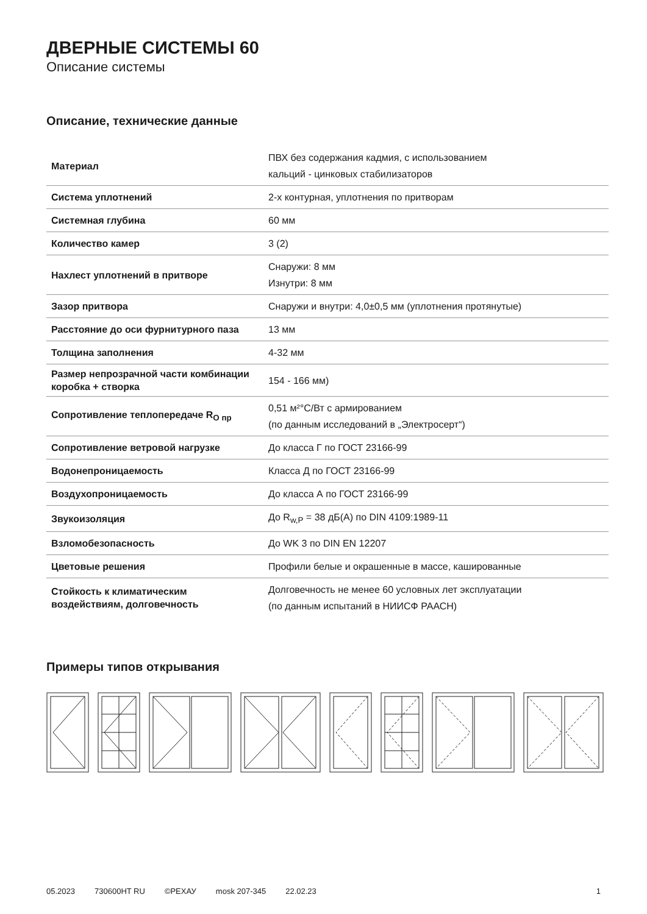ДВЕРНЫЕ СИСТЕМЫ 60
Описание системы
Описание, технические данные
| Материал | ПВХ без содержания кадмия, с использованием кальций - цинковых стабилизаторов |
| Система уплотнений | 2-х контурная, уплотнения по притворам |
| Системная глубина | 60 мм |
| Количество камер | 3 (2) |
| Нахлест уплотнений в притворе | Снаружи: 8 мм Изнутри: 8 мм |
| Зазор притвора | Снаружи и внутри: 4,0±0,5 мм (уплотнения протянутые) |
| Расстояние до оси фурнитурного паза | 13 мм |
| Толщина заполнения | 4-32 мм |
| Размер непрозрачной части комбинации коробка + створка | 154 - 166 мм) |
| Сопротивление теплопередаче R<sub>O пр</sub> | 0,51 м²°С/Вт с армированием (по данным исследований в „Электросерт“) |
| Сопротивление ветровой нагрузке | До класса Г по ГОСТ 23166-99 |
| Водонепроницаемость | Класса Д по ГОСТ 23166-99 |
| Воздухопроницаемость | До класса А по ГОСТ 23166-99 |
| Звукоизоляция | До R<sub>w,P</sub> = 38 дБ(А) по DIN 4109:1989-11 |
| Взломобезопасность | До WK 3 по DIN EN 12207 |
| Цветовые решения | Профили белые и окрашенные в массе, кашированные |
| Стойкость к климатическим воздействиям, долговечность | Долговечность не менее 60 условных лет эксплуатации (по данным испытаний в НИИСФ РААСН) |
Примеры типов открывания
05.2023 730600HT RU ©РЕХАУ mosk 207-345 22.02.23 1